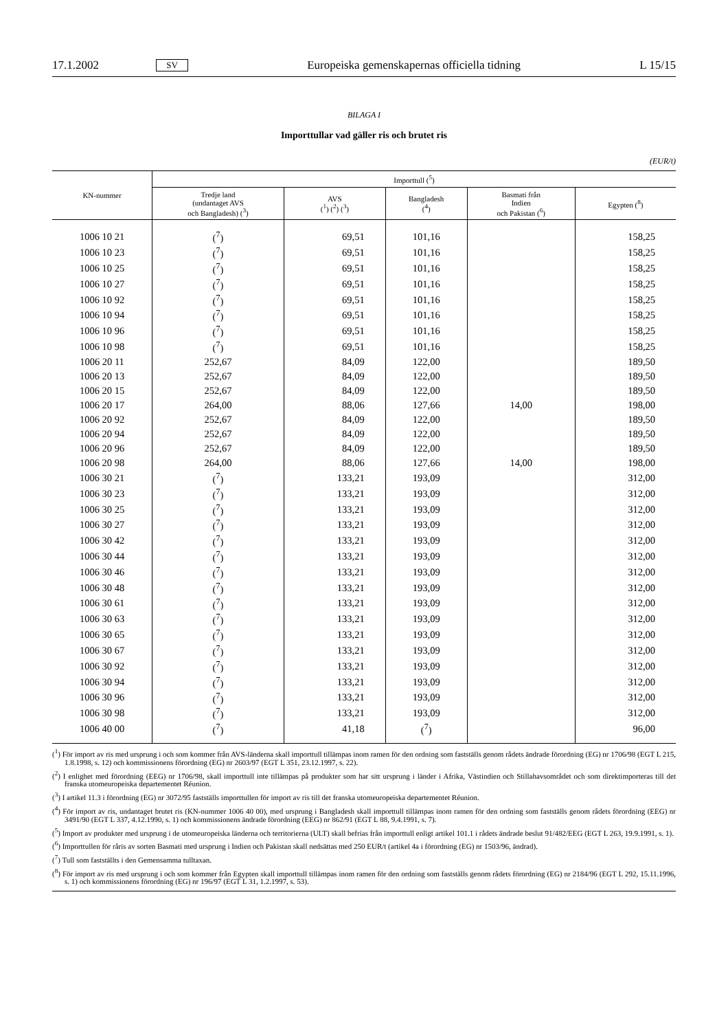17.1.2002 SV Europeiska gemenskapernas officiella tidning L 15/15
BILAGA I
Importtullar vad gäller ris och brutet ris
(EUR/t)
| KN-nummer | Importtull (<sup>5</sup>) | | | | |
| --- | --- | --- | --- | --- | --- |
| | Tredje land (undantaget AVS och Bangladesh) (<sup>3</sup>) | AVS (<sup>1</sup>) (<sup>2</sup>) (<sup>3</sup>) | Bangladesh (<sup>4</sup>) | Basmati från Indien och Pakistan (<sup>6</sup>) | Egypten (<sup>8</sup>) |
| 1006 10 21 | (<sup>7</sup>) | 69,51 | 101,16 | | 158,25 |
| 1006 10 23 | (<sup>7</sup>) | 69,51 | 101,16 | | 158,25 |
| 1006 10 25 | (<sup>7</sup>) | 69,51 | 101,16 | | 158,25 |
| 1006 10 27 | (<sup>7</sup>) | 69,51 | 101,16 | | 158,25 |
| 1006 10 92 | (<sup>7</sup>) | 69,51 | 101,16 | | 158,25 |
| 1006 10 94 | (<sup>7</sup>) | 69,51 | 101,16 | | 158,25 |
| 1006 10 96 | (<sup>7</sup>) | 69,51 | 101,16 | | 158,25 |
| 1006 10 98 | (<sup>7</sup>) | 69,51 | 101,16 | | 158,25 |
| 1006 20 11 | 252,67 | 84,09 | 122,00 | | 189,50 |
| 1006 20 13 | 252,67 | 84,09 | 122,00 | | 189,50 |
| 1006 20 15 | 252,67 | 84,09 | 122,00 | | 189,50 |
| 1006 20 17 | 264,00 | 88,06 | 127,66 | 14,00 | 198,00 |
| 1006 20 92 | 252,67 | 84,09 | 122,00 | | 189,50 |
| 1006 20 94 | 252,67 | 84,09 | 122,00 | | 189,50 |
| 1006 20 96 | 252,67 | 84,09 | 122,00 | | 189,50 |
| 1006 20 98 | 264,00 | 88,06 | 127,66 | 14,00 | 198,00 |
| 1006 30 21 | (<sup>7</sup>) | 133,21 | 193,09 | | 312,00 |
| 1006 30 23 | (<sup>7</sup>) | 133,21 | 193,09 | | 312,00 |
| 1006 30 25 | (<sup>7</sup>) | 133,21 | 193,09 | | 312,00 |
| 1006 30 27 | (<sup>7</sup>) | 133,21 | 193,09 | | 312,00 |
| 1006 30 42 | (<sup>7</sup>) | 133,21 | 193,09 | | 312,00 |
| 1006 30 44 | (<sup>7</sup>) | 133,21 | 193,09 | | 312,00 |
| 1006 30 46 | (<sup>7</sup>) | 133,21 | 193,09 | | 312,00 |
| 1006 30 48 | (<sup>7</sup>) | 133,21 | 193,09 | | 312,00 |
| 1006 30 61 | (<sup>7</sup>) | 133,21 | 193,09 | | 312,00 |
| 1006 30 63 | (<sup>7</sup>) | 133,21 | 193,09 | | 312,00 |
| 1006 30 65 | (<sup>7</sup>) | 133,21 | 193,09 | | 312,00 |
| 1006 30 67 | (<sup>7</sup>) | 133,21 | 193,09 | | 312,00 |
| 1006 30 92 | (<sup>7</sup>) | 133,21 | 193,09 | | 312,00 |
| 1006 30 94 | (<sup>7</sup>) | 133,21 | 193,09 | | 312,00 |
| 1006 30 96 | (<sup>7</sup>) | 133,21 | 193,09 | | 312,00 |
| 1006 30 98 | (<sup>7</sup>) | 133,21 | 193,09 | | 312,00 |
| 1006 40 00 | (<sup>7</sup>) | 41,18 | (<sup>7</sup>) | | 96,00 |
(<sup>1</sup>) För import av ris med ursprung i och som kommer från AVS-länderna skall importtull tillämpas inom ramen för den ordning som fastställs genom rådets ändrade förordning (EG) nr 1706/98 (EGT L 215, 1.8.1998, s. 12) och kommissionens förordning (EG) nr 2603/97 (EGT L 351, 23.12.1997, s. 22).
(<sup>2</sup>) I enlighet med förordning (EEG) nr 1706/98, skall importtull inte tillämpas på produkter som har sitt ursprung i länder i Afrika, Västindien och Stillahavsområdet och som direktimporteras till det franska utomeuropeiska departementet Réunion.
(<sup>3</sup>) I artikel 11.3 i förordning (EG) nr 3072/95 fastställs importtullen för import av ris till det franska utomeuropeiska departementet Réunion.
(<sup>4</sup>) För import av ris, undantaget brutet ris (KN-nummer 1006 40 00), med ursprung i Bangladesh skall importtull tillämpas inom ramen för den ordning som fastställs genom rådets förordning (EEG) nr 3491/90 (EGT L 337, 4.12.1990, s. 1) och kommissionens ändrade förordning (EEG) nr 862/91 (EGT L 88, 9.4.1991, s. 7).
(<sup>5</sup>) Import av produkter med ursprung i de utomeuropeiska länderna och territorierna (ULT) skall befrias från importtull enligt artikel 101.1 i rådets ändrade beslut 91/482/EEG (EGT L 263, 19.9.1991, s. 1).
(<sup>6</sup>) Importtullen för råris av sorten Basmati med ursprung i Indien och Pakistan skall nedsättas med 250 EUR/t (artikel 4a i förordning (EG) nr 1503/96, ändrad).
(<sup>7</sup>) Tull som fastställts i den Gemensamma tulltaxan.
(<sup>8</sup>) För import av ris med ursprung i och som kommer från Egypten skall importtull tillämpas inom ramen för den ordning som fastställs genom rådets förordning (EG) nr 2184/96 (EGT L 292, 15.11.1996, s. 1) och kommissionens förordning (EG) nr 196/97 (EGT L 31, 1.2.1997, s. 53).